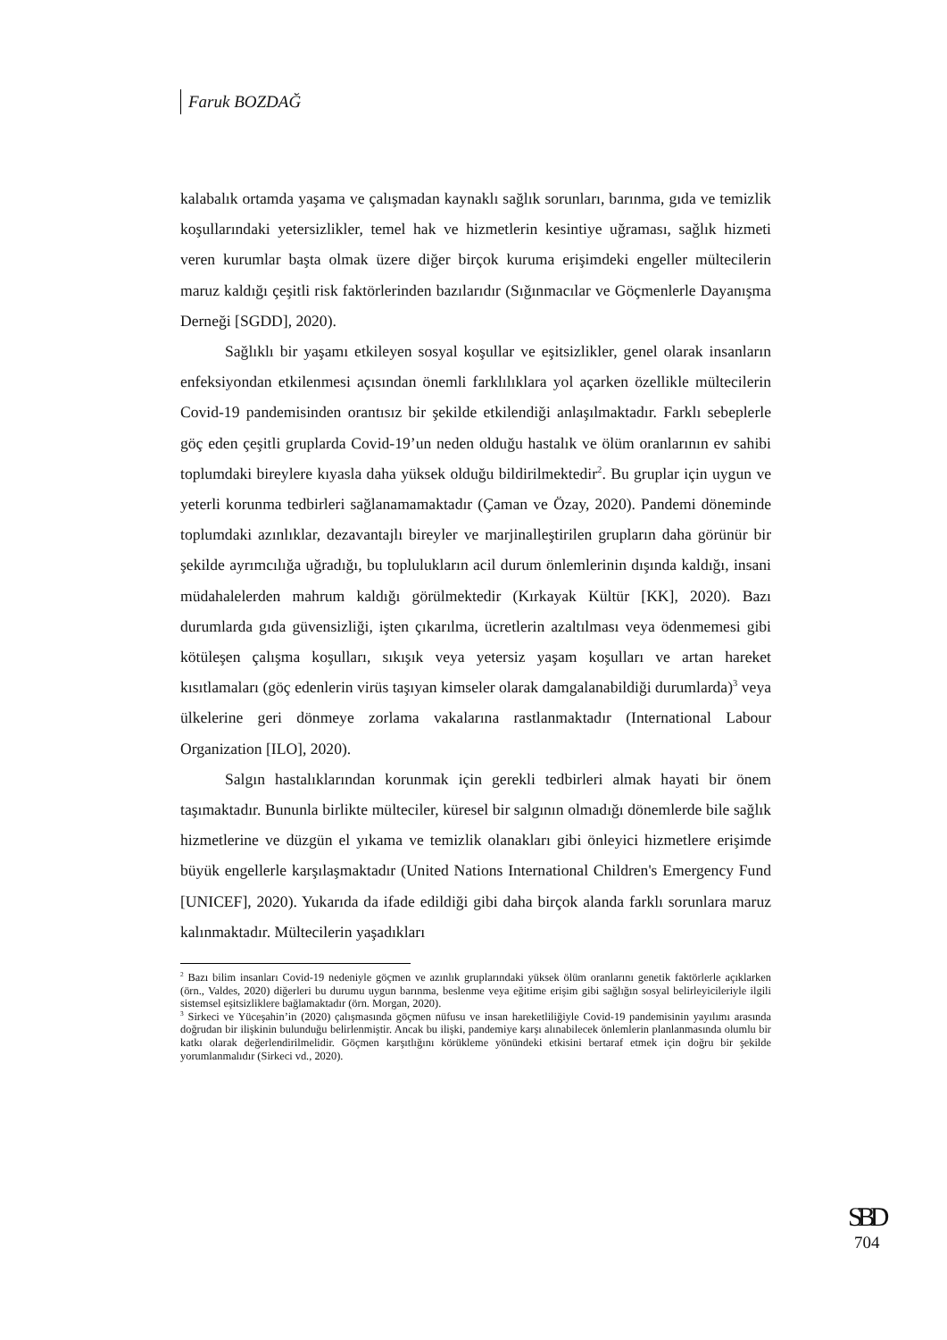Faruk BOZDAĞ
kalabalık ortamda yaşama ve çalışmadan kaynaklı sağlık sorunları, barınma, gıda ve temizlik koşullarındaki yetersizlikler, temel hak ve hizmetlerin kesintiye uğraması, sağlık hizmeti veren kurumlar başta olmak üzere diğer birçok kuruma erişimdeki engeller mültecilerin maruz kaldığı çeşitli risk faktörlerinden bazılarıdır (Sığınmacılar ve Göçmenlerle Dayanışma Derneği [SGDD], 2020).
Sağlıklı bir yaşamı etkileyen sosyal koşullar ve eşitsizlikler, genel olarak insanların enfeksiyondan etkilenmesi açısından önemli farklılıklara yol açarken özellikle mültecilerin Covid-19 pandemisinden orantısız bir şekilde etkilendiği anlaşılmaktadır. Farklı sebeplerle göç eden çeşitli gruplarda Covid-19’un neden olduğu hastalık ve ölüm oranlarının ev sahibi toplumdaki bireylere kıyasla daha yüksek olduğu bildirilmektedir<sup>2</sup>. Bu gruplar için uygun ve yeterli korunma tedbirleri sağlanamamaktadır (Çaman ve Özay, 2020). Pandemi döneminde toplumdaki azınlıklar, dezavantajlı bireyler ve marjinalleştirilen grupların daha görünür bir şekilde ayrımcılığa uğradığı, bu toplulukların acil durum önlemlerinin dışında kaldığı, insani müdahalelerden mahrum kaldığı görülmektedir (Kırkayak Kültür [KK], 2020). Bazı durumlarda gıda güvensizliği, işten çıkarılma, ücretlerin azaltılması veya ödenmemesi gibi kötüleşen çalışma koşulları, sıkışık veya yetersiz yaşam koşulları ve artan hareket kısıtlamaları (göç edenlerin virüs taşıyan kimseler olarak damgalanabildiği durumlarda)<sup>3</sup> veya ülkelerine geri dönmeye zorlama vakalarına rastlanmaktadır (International Labour Organization [ILO], 2020).
Salgın hastalıklarından korunmak için gerekli tedbirleri almak hayati bir önem taşımaktadır. Bununla birlikte mülteciler, küresel bir salgının olmadığı dönemlerde bile sağlık hizmetlerine ve düzgün el yıkama ve temizlik olanakları gibi önleyici hizmetlere erişimde büyük engellerle karşılaşmaktadır (United Nations International Children's Emergency Fund [UNICEF], 2020). Yukarıda da ifade edildiği gibi daha birçok alanda farklı sorunlara maruz kalınmaktadır. Mültecilerin yaşadıkları
<sup>2</sup> Bazı bilim insanları Covid-19 nedeniyle göçmen ve azınlık gruplarındaki yüksek ölüm oranlarını genetik faktörlerle açıklarken (örn., Valdes, 2020) diğerleri bu durumu uygun barınma, beslenme veya eğitime erişim gibi sağlığın sosyal belirleyicileriyle ilgili sistemsel eşitsizliklere bağlamaktadır (örn. Morgan, 2020).
<sup>3</sup> Sirkeci ve Yüceşahin’in (2020) çalışmasında göçmen nüfusu ve insan hareketliliğiyle Covid-19 pandemisinin yayılımı arasında doğrudan bir ilişkinin bulunduğu belirlenmiştir. Ancak bu ilişki, pandemiye karşı alınabilecek önlemlerin planlanmasında olumlu bir katkı olarak değerlendirilmelidir. Göçmen karşıtlığını körükleme yönündeki etkisini bertaraf etmek için doğru bir şekilde yorumlanmalıdır (Sirkeci vd., 2020).
SBD
704